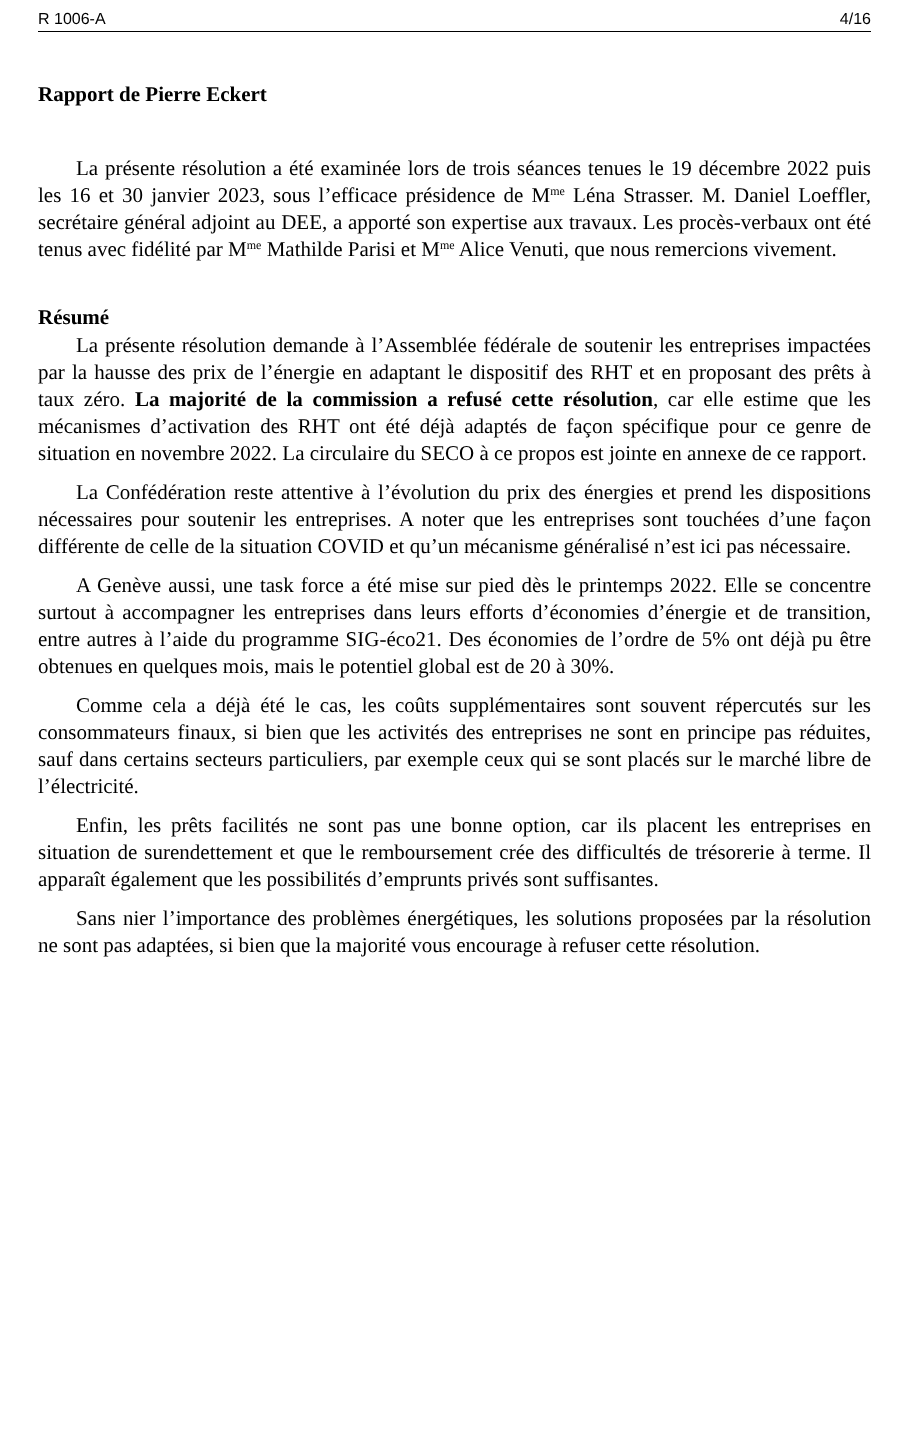R 1006-A 4/16
Rapport de Pierre Eckert
La présente résolution a été examinée lors de trois séances tenues le 19 décembre 2022 puis les 16 et 30 janvier 2023, sous l’efficace présidence de M<sup>me</sup> Léna Strasser. M. Daniel Loeffler, secrétaire général adjoint au DEE, a apporté son expertise aux travaux. Les procès-verbaux ont été tenus avec fidélité par M<sup>me</sup> Mathilde Parisi et M<sup>me</sup> Alice Venuti, que nous remercions vivement.
Résumé
La présente résolution demande à l’Assemblée fédérale de soutenir les entreprises impactées par la hausse des prix de l’énergie en adaptant le dispositif des RHT et en proposant des prêts à taux zéro. La majorité de la commission a refusé cette résolution, car elle estime que les mécanismes d’activation des RHT ont été déjà adaptés de façon spécifique pour ce genre de situation en novembre 2022. La circulaire du SECO à ce propos est jointe en annexe de ce rapport.
La Confédération reste attentive à l’évolution du prix des énergies et prend les dispositions nécessaires pour soutenir les entreprises. A noter que les entreprises sont touchées d’une façon différente de celle de la situation COVID et qu’un mécanisme généralisé n’est ici pas nécessaire.
A Genève aussi, une task force a été mise sur pied dès le printemps 2022. Elle se concentre surtout à accompagner les entreprises dans leurs efforts d’économies d’énergie et de transition, entre autres à l’aide du programme SIG-éco21. Des économies de l’ordre de 5% ont déjà pu être obtenues en quelques mois, mais le potentiel global est de 20 à 30%.
Comme cela a déjà été le cas, les coûts supplémentaires sont souvent répercutés sur les consommateurs finaux, si bien que les activités des entreprises ne sont en principe pas réduites, sauf dans certains secteurs particuliers, par exemple ceux qui se sont placés sur le marché libre de l’électricité.
Enfin, les prêts facilités ne sont pas une bonne option, car ils placent les entreprises en situation de surendettement et que le remboursement crée des difficultés de trésorerie à terme. Il apparaît également que les possibilités d’emprunts privés sont suffisantes.
Sans nier l’importance des problèmes énergétiques, les solutions proposées par la résolution ne sont pas adaptées, si bien que la majorité vous encourage à refuser cette résolution.